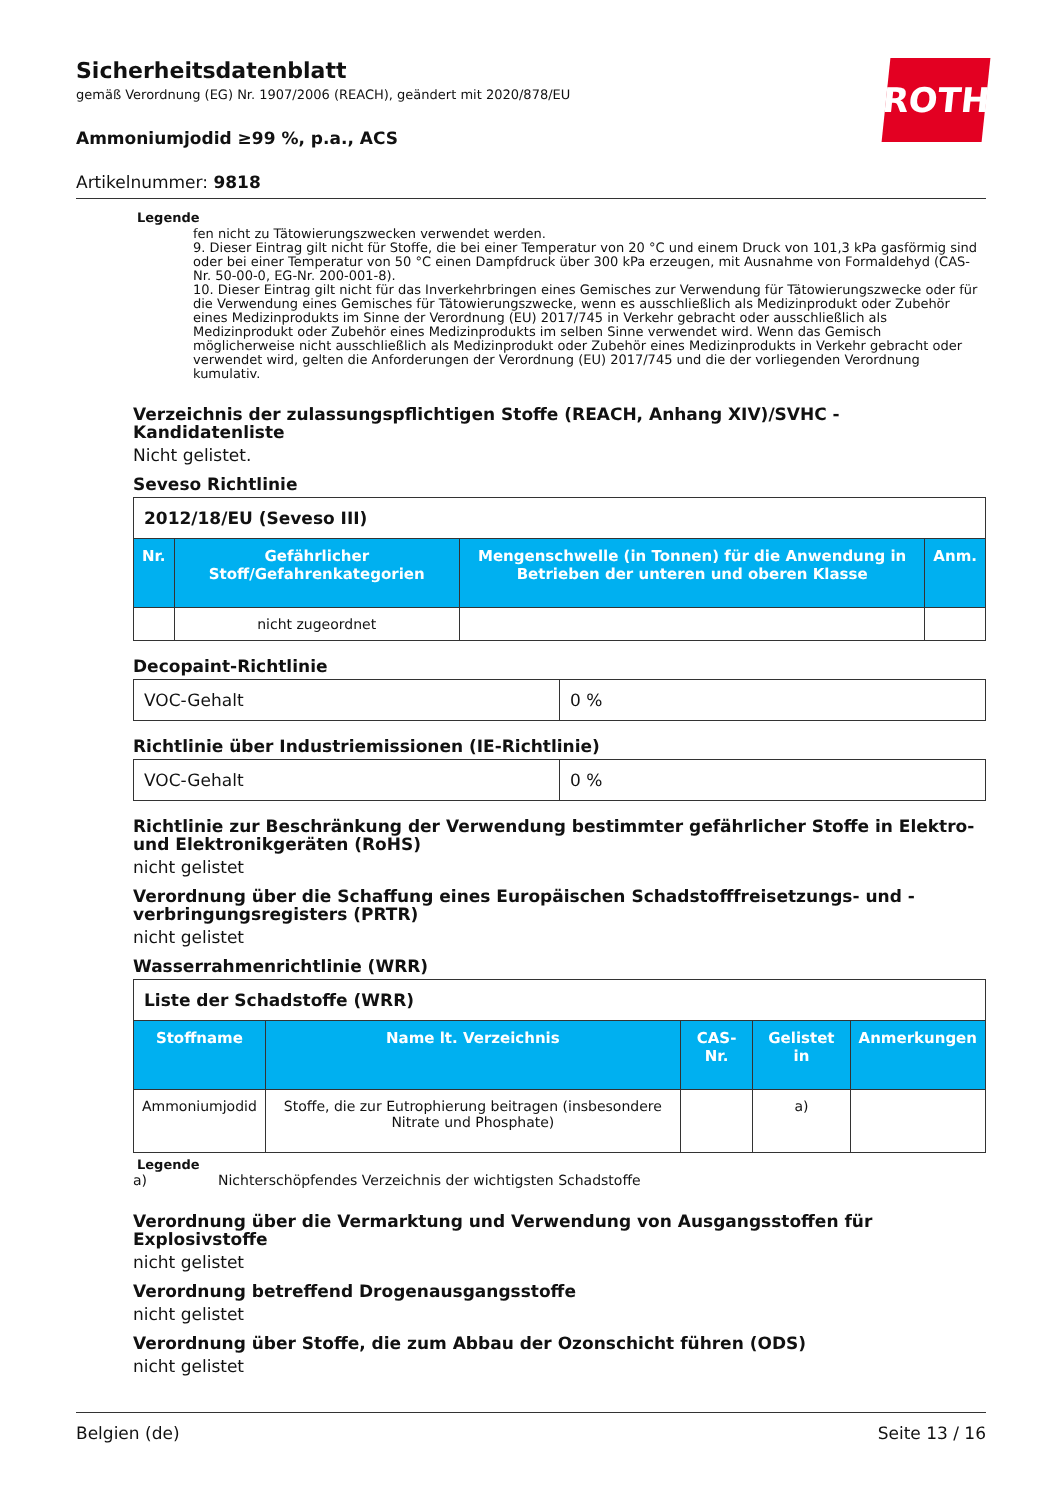ROTH
Sicherheitsdatenblatt
gemäß Verordnung (EG) Nr. 1907/2006 (REACH), geändert mit 2020/878/EU
Ammoniumjodid ≥99 %, p.a., ACS
Artikelnummer: 9818
Legende
fen nicht zu Tätowierungszwecken verwendet werden.
9. Dieser Eintrag gilt nicht für Stoffe, die bei einer Temperatur von 20 °C und einem Druck von 101,3 kPa gasförmig sind oder bei einer Temperatur von 50 °C einen Dampfdruck über 300 kPa erzeugen, mit Ausnahme von Formaldehyd (CAS-Nr. 50-00-0, EG-Nr. 200-001-8).
10. Dieser Eintrag gilt nicht für das Inverkehrbringen eines Gemisches zur Verwendung für Tätowierungszwecke oder für die Verwendung eines Gemisches für Tätowierungszwecke, wenn es ausschließlich als Medizinprodukt oder Zubehör eines Medizinprodukts im Sinne der Verordnung (EU) 2017/745 in Verkehr gebracht oder ausschließlich als Medizinprodukt oder Zubehör eines Medizinprodukts im selben Sinne verwendet wird. Wenn das Gemisch möglicherweise nicht ausschließlich als Medizinprodukt oder Zubehör eines Medizinprodukts in Verkehr gebracht oder verwendet wird, gelten die Anforderungen der Verordnung (EU) 2017/745 und die der vorliegenden Verordnung kumulativ.
Verzeichnis der zulassungspflichtigen Stoffe (REACH, Anhang XIV)/SVHC - Kandidatenliste
Nicht gelistet.
Seveso Richtlinie
| 2012/18/EU (Seveso III) | | | |
| Nr. | Gefährlicher Stoff/Gefahrenkategorien | Mengenschwelle (in Tonnen) für die Anwendung in Betrieben der unteren und oberen Klasse | Anm. |
| | nicht zugeordnet | | |
Decopaint-Richtlinie
| VOC-Gehalt | 0 % |
Richtlinie über Industriemissionen (IE-Richtlinie)
| VOC-Gehalt | 0 % |
Richtlinie zur Beschränkung der Verwendung bestimmter gefährlicher Stoffe in Elektro- und Elektronikgeräten (RoHS)
nicht gelistet
Verordnung über die Schaffung eines Europäischen Schadstofffreisetzungs- und -verbringungsregisters (PRTR)
nicht gelistet
Wasserrahmenrichtlinie (WRR)
| Liste der Schadstoffe (WRR) | | | | |
| Stoffname | Name lt. Verzeichnis | CAS-Nr. | Gelistet in | Anmerkungen |
| Ammoniumjodid | Stoffe, die zur Eutrophierung beitragen (insbesondere Nitrate und Phosphate) | | a) | |
Legende
a) Nichterschöpfendes Verzeichnis der wichtigsten Schadstoffe
Verordnung über die Vermarktung und Verwendung von Ausgangsstoffen für Explosivstoffe
nicht gelistet
Verordnung betreffend Drogenausgangsstoffe
nicht gelistet
Verordnung über Stoffe, die zum Abbau der Ozonschicht führen (ODS)
nicht gelistet
Belgien (de) Seite 13 / 16